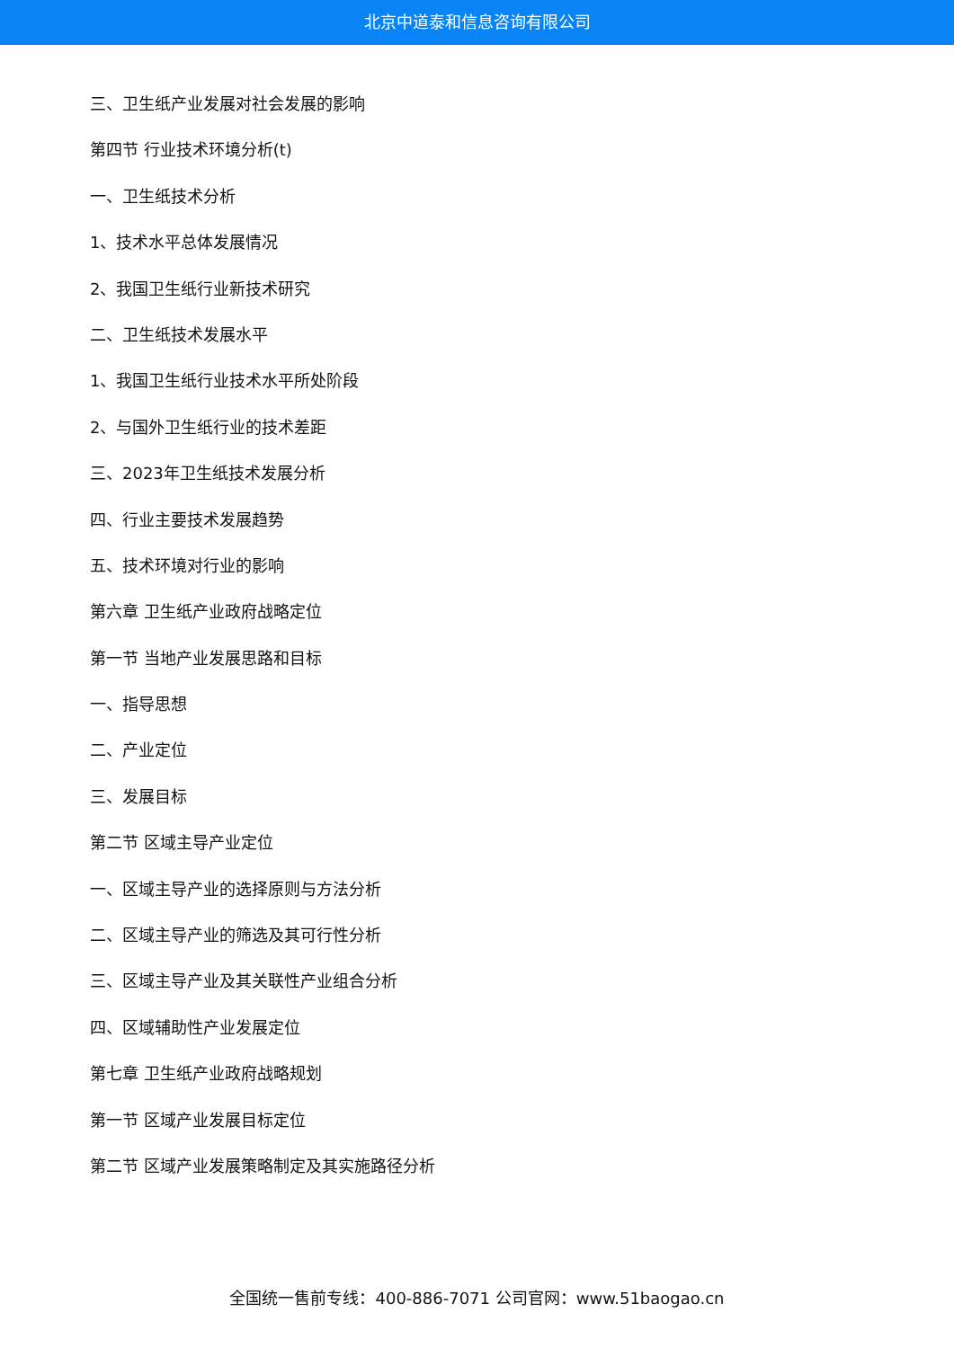北京中道泰和信息咨询有限公司
三、卫生纸产业发展对社会发展的影响
第四节 行业技术环境分析(t)
一、卫生纸技术分析
1、技术水平总体发展情况
2、我国卫生纸行业新技术研究
二、卫生纸技术发展水平
1、我国卫生纸行业技术水平所处阶段
2、与国外卫生纸行业的技术差距
三、2023年卫生纸技术发展分析
四、行业主要技术发展趋势
五、技术环境对行业的影响
第六章 卫生纸产业政府战略定位
第一节 当地产业发展思路和目标
一、指导思想
二、产业定位
三、发展目标
第二节 区域主导产业定位
一、区域主导产业的选择原则与方法分析
二、区域主导产业的筛选及其可行性分析
三、区域主导产业及其关联性产业组合分析
四、区域辅助性产业发展定位
第七章 卫生纸产业政府战略规划
第一节 区域产业发展目标定位
第二节 区域产业发展策略制定及其实施路径分析
全国统一售前专线：400-886-7071 公司官网：www.51baogao.cn